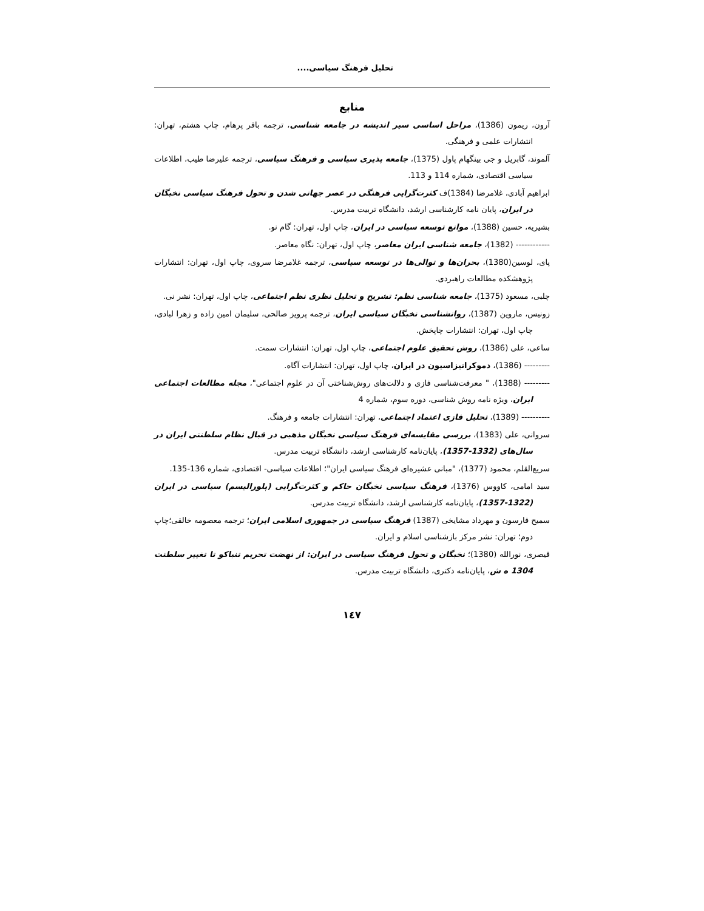تحلیل فرهنگ سیاسی....
منابع
آرون، ریمون (1386)، مراحل اساسی سیر اندیشه در جامعه شناسی، ترجمه باقر پرهام، چاپ هشتم، تهران: انتشارات علمی و فرهنگی.
آلموند، گابریل و جی بینگهام پاول (1375)، جامعه پذیری سیاسی و فرهنگ سیاسی، ترجمه علیرضا طیب، اطلاعات سیاسی اقتصادی، شماره 114 و 113.
ابراهیم آبادی، غلامرضا (1384)ف کثرت‌گرایی فرهنگی در عصر جهانی شدن و تحول فرهنگ سیاسی نخبگان در ایران، پایان نامه کارشناسی ارشد، دانشگاه تربیت مدرس.
بشیریه، حسین (1388)، موانع توسعه سیاسی در ایران، چاپ اول، تهران: گام نو.
------------ (1382)، جامعه شناسی ایران معاصر، چاپ اول، تهران: نگاه معاصر.
پای، لوسین(1380)، بحران‌ها و توالی‌ها در توسعه سیاسی، ترجمه غلامرضا سروی، چاپ اول، تهران: انتشارات پژوهشکده مطالعات راهبردی.
چلبی، مسعود (1375)، جامعه شناسی نظم: تشریح و تحلیل نظری نظم اجتماعی، چاپ اول، تهران: نشر نی.
زونیس، ماروین (1387)، روانشناسی نخبگان سیاسی ایران، ترجمه پرویز صالحی، سلیمان امین زاده و زهرا لبادی، چاپ اول، تهران: انتشارات چاپخش.
ساعی، علی (1386)، روش تحقیق علوم اجتماعی، چاپ اول، تهران: انتشارات سمت.
--------- (1386)، دموکراتیزاسیون در ایران، چاپ اول، تهران: انتشارات آگاه.
--------- (1388)، " معرفت‌شناسی فازی و دلالت‌های روش‌شناختی آن در علوم اجتماعی"، مجله مطالعات اجتماعی ایران، ویژه نامه روش شناسی، دوره سوم، شماره 4
---------- (1389)، تحلیل فازی اعتماد اجتماعی، تهران: انتشارات جامعه و فرهنگ.
سروانی، علی (1383)، بررسی مقایسه‌ای فرهنگ سیاسی نخبگان مذهبی در قبال نظام سلطنتی ایران در سال‌های (1332-1357)، پایان‌نامه کارشناسی ارشد، دانشگاه تربیت مدرس.
سریع‌القلم، محمود (1377)، "مبانی عشیره‌ای فرهنگ سیاسی ایران"؛ اطلاعات سیاسی- اقتصادی، شماره 136-135.
سید امامی، کاووس (1376)، فرهنگ سیاسی نخبگان حاکم و کثرت‌گرایی (پلورالیسم) سیاسی در ایران (1322-1357)، پایان‌نامه کارشناسی ارشد، دانشگاه تربیت مدرس.
سمیح فارسون و مهرداد مشایخی (1387) فرهنگ سیاسی در جمهوری اسلامی ایران؛ ترجمه معصومه خالقی؛چاپ دوم؛ تهران: نشر مرکز بازشناسی اسلام و ایران.
قیصری، نورالله (1380)؛ نخبگان و تحول فرهنگ سیاسی در ایران: از نهضت تحریم تنباکو تا تغییر سلطنت 1304 ه ش، پایان‌نامه دکتری، دانشگاه تربیت مدرس.
١٤٧